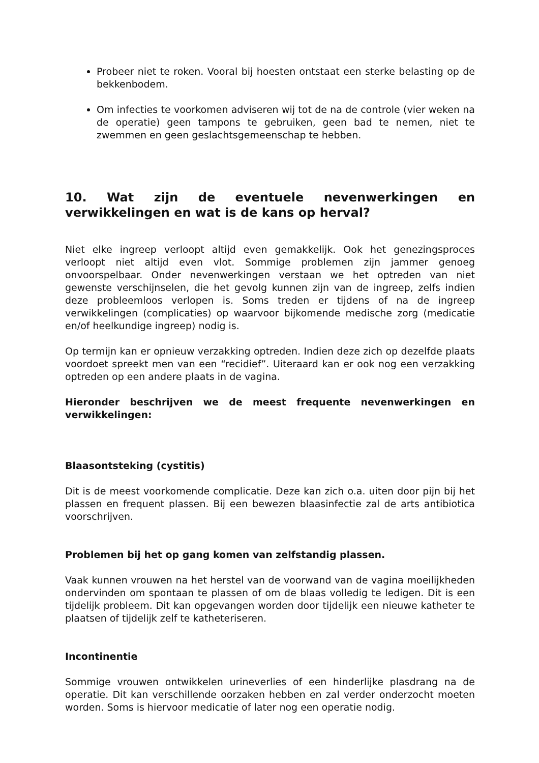Probeer niet te roken. Vooral bij hoesten ontstaat een sterke belasting op de bekkenbodem.
Om infecties te voorkomen adviseren wij tot de na de controle (vier weken na de operatie) geen tampons te gebruiken, geen bad te nemen, niet te zwemmen en geen geslachtsgemeenschap te hebben.
10. Wat zijn de eventuele nevenwerkingen en verwikkelingen en wat is de kans op herval?
Niet elke ingreep verloopt altijd even gemakkelijk. Ook het genezingsproces verloopt niet altijd even vlot. Sommige problemen zijn jammer genoeg onvoorspelbaar. Onder nevenwerkingen verstaan we het optreden van niet gewenste verschijnselen, die het gevolg kunnen zijn van de ingreep, zelfs indien deze probleemloos verlopen is. Soms treden er tijdens of na de ingreep verwikkelingen (complicaties) op waarvoor bijkomende medische zorg (medicatie en/of heelkundige ingreep) nodig is.
Op termijn kan er opnieuw verzakking optreden. Indien deze zich op dezelfde plaats voordoet spreekt men van een “recidief”. Uiteraard kan er ook nog een verzakking optreden op een andere plaats in de vagina.
Hieronder beschrijven we de meest frequente nevenwerkingen en verwikkelingen:
Blaasontsteking (cystitis)
Dit is de meest voorkomende complicatie. Deze kan zich o.a. uiten door pijn bij het plassen en frequent plassen. Bij een bewezen blaasinfectie zal de arts antibiotica voorschrijven.
Problemen bij het op gang komen van zelfstandig plassen.
Vaak kunnen vrouwen na het herstel van de voorwand van de vagina moeilijkheden ondervinden om spontaan te plassen of om de blaas volledig te ledigen. Dit is een tijdelijk probleem. Dit kan opgevangen worden door tijdelijk een nieuwe katheter te plaatsen of tijdelijk zelf te katheteriseren.
Incontinentie
Sommige vrouwen ontwikkelen urineverlies of een hinderlijke plasdrang na de operatie. Dit kan verschillende oorzaken hebben en zal verder onderzocht moeten worden. Soms is hiervoor medicatie of later nog een operatie nodig.